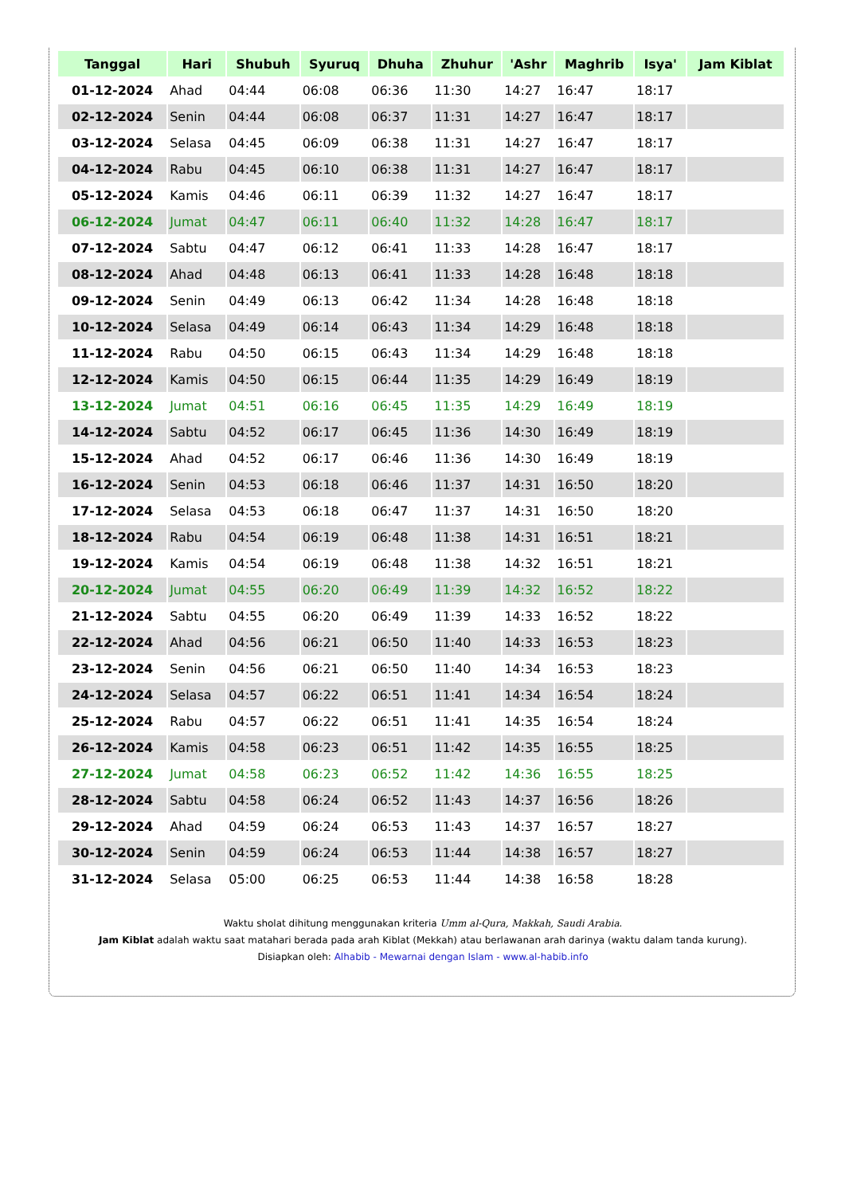| Tanggal | Hari | Shubuh | Syuruq | Dhuha | Zhuhur | 'Ashr | Maghrib | Isya' | Jam Kiblat |
| --- | --- | --- | --- | --- | --- | --- | --- | --- | --- |
| 01-12-2024 | Ahad | 04:44 | 06:08 | 06:36 | 11:30 | 14:27 | 16:47 | 18:17 | |
| 02-12-2024 | Senin | 04:44 | 06:08 | 06:37 | 11:31 | 14:27 | 16:47 | 18:17 | |
| 03-12-2024 | Selasa | 04:45 | 06:09 | 06:38 | 11:31 | 14:27 | 16:47 | 18:17 | |
| 04-12-2024 | Rabu | 04:45 | 06:10 | 06:38 | 11:31 | 14:27 | 16:47 | 18:17 | |
| 05-12-2024 | Kamis | 04:46 | 06:11 | 06:39 | 11:32 | 14:27 | 16:47 | 18:17 | |
| 06-12-2024 | Jumat | 04:47 | 06:11 | 06:40 | 11:32 | 14:28 | 16:47 | 18:17 | |
| 07-12-2024 | Sabtu | 04:47 | 06:12 | 06:41 | 11:33 | 14:28 | 16:47 | 18:17 | |
| 08-12-2024 | Ahad | 04:48 | 06:13 | 06:41 | 11:33 | 14:28 | 16:48 | 18:18 | |
| 09-12-2024 | Senin | 04:49 | 06:13 | 06:42 | 11:34 | 14:28 | 16:48 | 18:18 | |
| 10-12-2024 | Selasa | 04:49 | 06:14 | 06:43 | 11:34 | 14:29 | 16:48 | 18:18 | |
| 11-12-2024 | Rabu | 04:50 | 06:15 | 06:43 | 11:34 | 14:29 | 16:48 | 18:18 | |
| 12-12-2024 | Kamis | 04:50 | 06:15 | 06:44 | 11:35 | 14:29 | 16:49 | 18:19 | |
| 13-12-2024 | Jumat | 04:51 | 06:16 | 06:45 | 11:35 | 14:29 | 16:49 | 18:19 | |
| 14-12-2024 | Sabtu | 04:52 | 06:17 | 06:45 | 11:36 | 14:30 | 16:49 | 18:19 | |
| 15-12-2024 | Ahad | 04:52 | 06:17 | 06:46 | 11:36 | 14:30 | 16:49 | 18:19 | |
| 16-12-2024 | Senin | 04:53 | 06:18 | 06:46 | 11:37 | 14:31 | 16:50 | 18:20 | |
| 17-12-2024 | Selasa | 04:53 | 06:18 | 06:47 | 11:37 | 14:31 | 16:50 | 18:20 | |
| 18-12-2024 | Rabu | 04:54 | 06:19 | 06:48 | 11:38 | 14:31 | 16:51 | 18:21 | |
| 19-12-2024 | Kamis | 04:54 | 06:19 | 06:48 | 11:38 | 14:32 | 16:51 | 18:21 | |
| 20-12-2024 | Jumat | 04:55 | 06:20 | 06:49 | 11:39 | 14:32 | 16:52 | 18:22 | |
| 21-12-2024 | Sabtu | 04:55 | 06:20 | 06:49 | 11:39 | 14:33 | 16:52 | 18:22 | |
| 22-12-2024 | Ahad | 04:56 | 06:21 | 06:50 | 11:40 | 14:33 | 16:53 | 18:23 | |
| 23-12-2024 | Senin | 04:56 | 06:21 | 06:50 | 11:40 | 14:34 | 16:53 | 18:23 | |
| 24-12-2024 | Selasa | 04:57 | 06:22 | 06:51 | 11:41 | 14:34 | 16:54 | 18:24 | |
| 25-12-2024 | Rabu | 04:57 | 06:22 | 06:51 | 11:41 | 14:35 | 16:54 | 18:24 | |
| 26-12-2024 | Kamis | 04:58 | 06:23 | 06:51 | 11:42 | 14:35 | 16:55 | 18:25 | |
| 27-12-2024 | Jumat | 04:58 | 06:23 | 06:52 | 11:42 | 14:36 | 16:55 | 18:25 | |
| 28-12-2024 | Sabtu | 04:58 | 06:24 | 06:52 | 11:43 | 14:37 | 16:56 | 18:26 | |
| 29-12-2024 | Ahad | 04:59 | 06:24 | 06:53 | 11:43 | 14:37 | 16:57 | 18:27 | |
| 30-12-2024 | Senin | 04:59 | 06:24 | 06:53 | 11:44 | 14:38 | 16:57 | 18:27 | |
| 31-12-2024 | Selasa | 05:00 | 06:25 | 06:53 | 11:44 | 14:38 | 16:58 | 18:28 | |
Waktu sholat dihitung menggunakan kriteria Umm al-Qura, Makkah, Saudi Arabia.
Jam Kiblat adalah waktu saat matahari berada pada arah Kiblat (Mekkah) atau berlawanan arah darinya (waktu dalam tanda kurung).
Disiapkan oleh: Alhabib - Mewarnai dengan Islam - www.al-habib.info